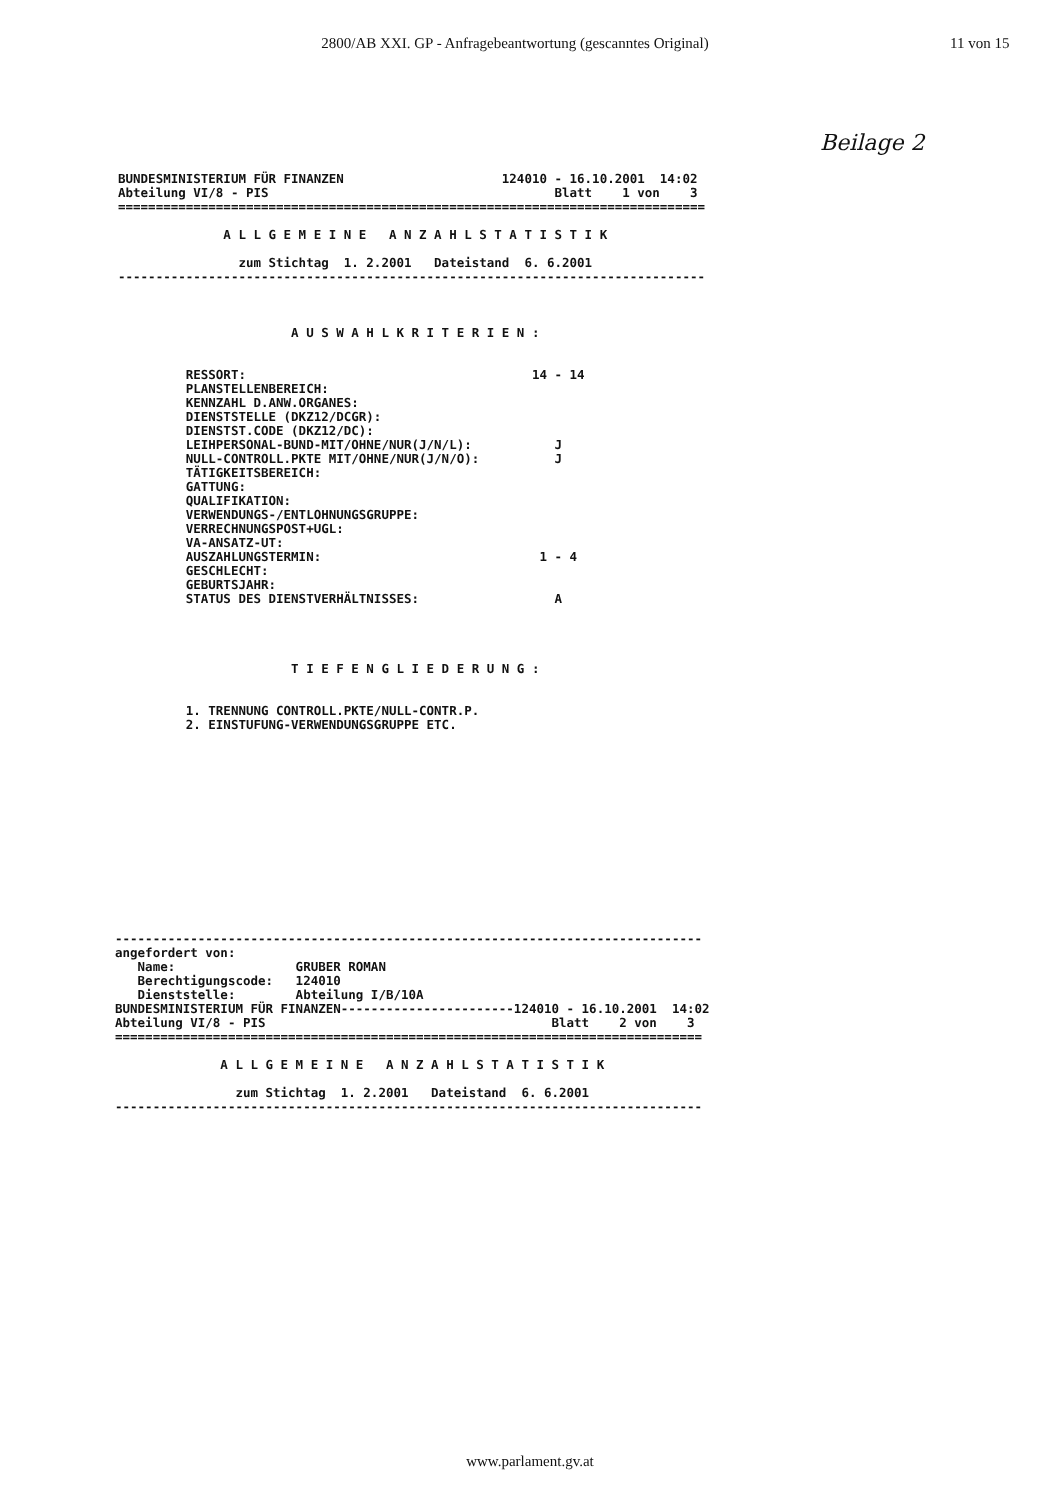2800/AB XXI. GP - Anfragebeantwortung (gescanntes Original)
11 von 15
Beilage 2
BUNDESMINISTERIUM FÜR FINANZEN                     124010 - 16.10.2001  14:02
Abteilung VI/8 - PIS                                      Blatt    1 von    3
==============================================================================

              A L L G E M E I N E   A N Z A H L S T A T I S T I K

                zum Stichtag  1. 2.2001   Dateistand  6. 6.2001
------------------------------------------------------------------------------



                       A U S W A H L K R I T E R I E N :


         RESSORT:                                      14 - 14
         PLANSTELLENBEREICH:
         KENNZAHL D.ANW.ORGANES:
         DIENSTSTELLE (DKZ12/DCGR):
         DIENSTST.CODE (DKZ12/DC):
         LEIHPERSONAL-BUND-MIT/OHNE/NUR(J/N/L):           J
         NULL-CONTROLL.PKTE MIT/OHNE/NUR(J/N/O):          J
         TÄTIGKEITSBEREICH:
         GATTUNG:
         QUALIFIKATION:
         VERWENDUNGS-/ENTLOHNUNGSGRUPPE:
         VERRECHNUNGSPOST+UGL:
         VA-ANSATZ-UT:
         AUSZAHLUNGSTERMIN:                             1 - 4
         GESCHLECHT:
         GEBURTSJAHR:
         STATUS DES DIENSTVERHÄLTNISSES:                  A




                       T I E F E N G L I E D E R U N G :


         1. TRENNUNG CONTROLL.PKTE/NULL-CONTR.P.
         2. EINSTUFUNG-VERWENDUNGSGRUPPE ETC.
------------------------------------------------------------------------------
angefordert von:
   Name:                GRUBER ROMAN
   Berechtigungscode:   124010
   Dienststelle:        Abteilung I/B/10A
BUNDESMINISTERIUM FÜR FINANZEN-----------------------124010 - 16.10.2001  14:02
Abteilung VI/8 - PIS                                      Blatt    2 von    3
==============================================================================

              A L L G E M E I N E   A N Z A H L S T A T I S T I K

                zum Stichtag  1. 2.2001   Dateistand  6. 6.2001
------------------------------------------------------------------------------
www.parlament.gv.at